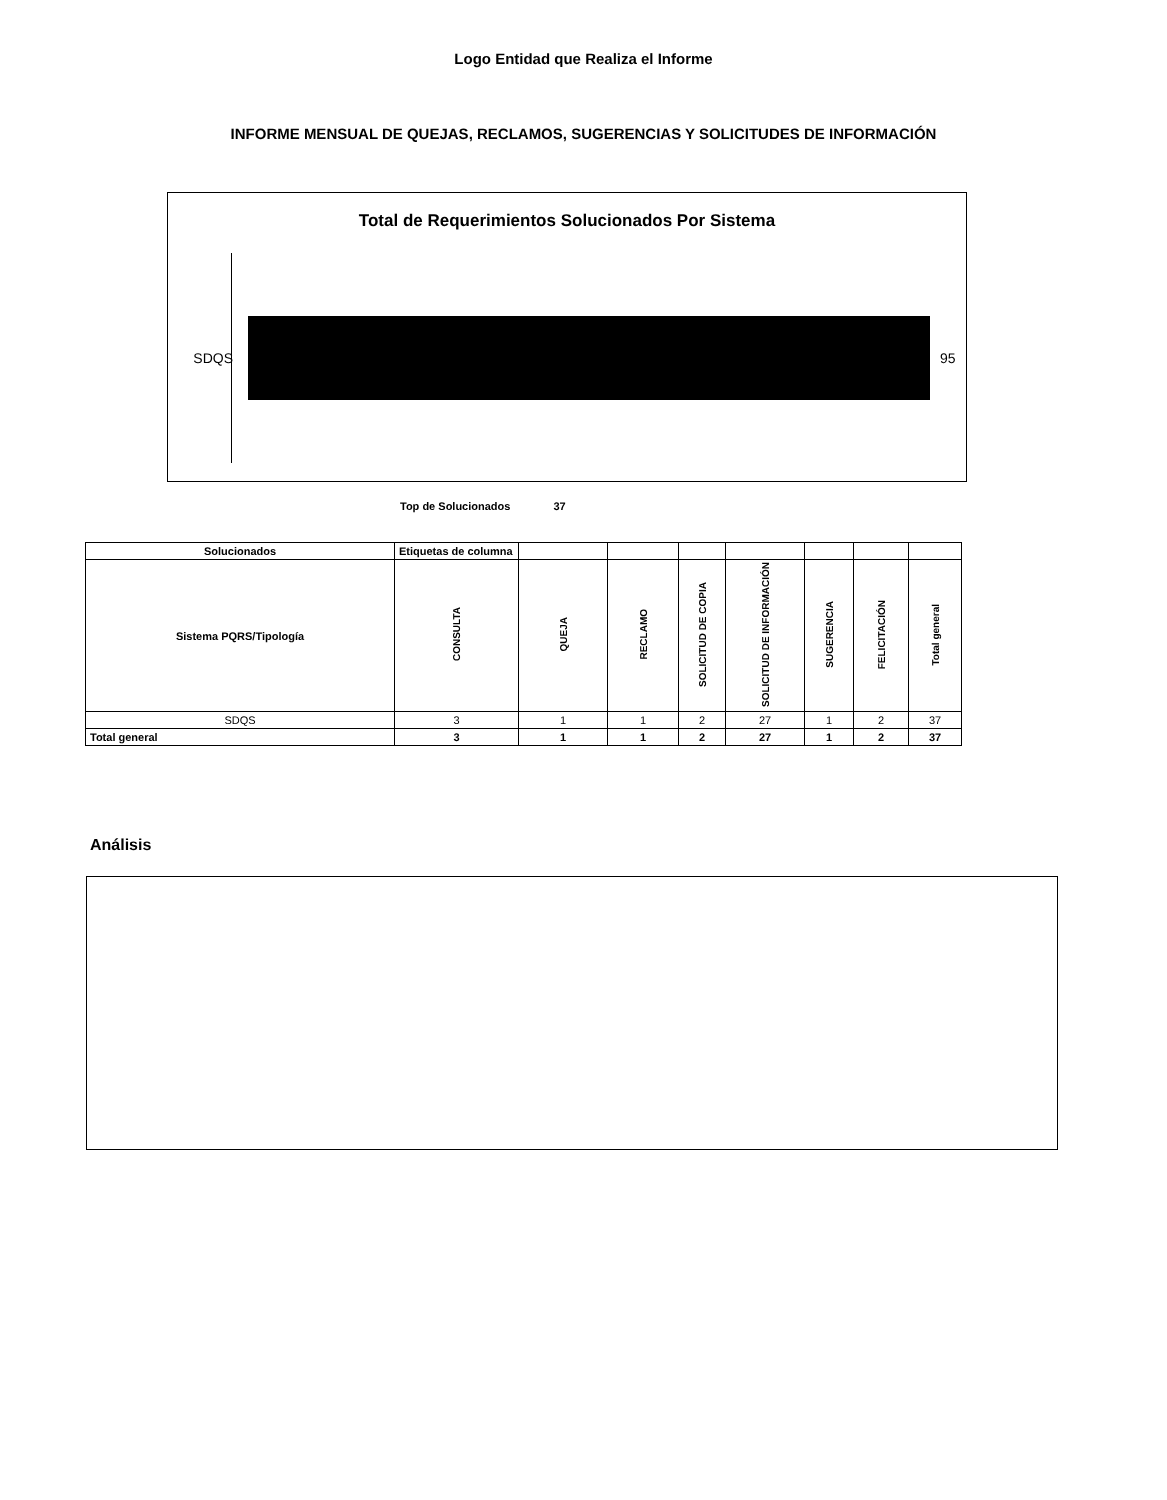Logo Entidad que Realiza el Informe
INFORME MENSUAL DE QUEJAS, RECLAMOS, SUGERENCIAS Y SOLICITUDES DE INFORMACIÓN
Total de Requerimientos Solucionados Por Sistema
SDQS 95
Top de Solucionados 37
| Solucionados | Etiquetas de columna | | | | | | | |
| Sistema PQRS/Tipología | CONSULTA | QUEJA | RECLAMO | SOLICITUD DE COPIA | SOLICITUD DE INFORMACIÓN | SUGERENCIA | FELICITACIÓN | Total general |
| SDQS | 3 | 1 | 1 | 2 | 27 | 1 | 2 | 37 |
| Total general | 3 | 1 | 1 | 2 | 27 | 1 | 2 | 37 |
Análisis